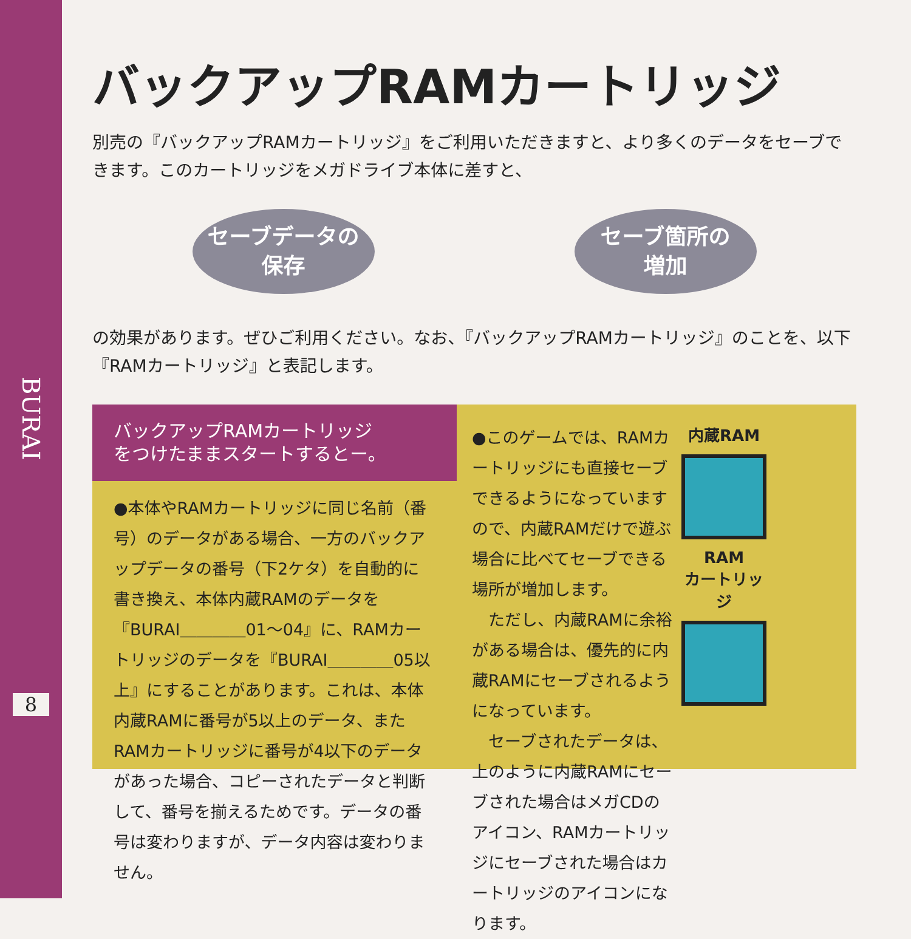BURAI
8
バックアップRAMカートリッジ
別売の『バックアップRAMカートリッジ』をご利用いただきますと、より多くのデータをセーブできます。このカートリッジをメガドライブ本体に差すと、
セーブデータの
保存
セーブ箇所の
増加
の効果があります。ぜひご利用ください。なお、『バックアップRAMカートリッジ』のことを、以下『RAMカートリッジ』と表記します。
バックアップRAMカートリッジ
をつけたままスタートするとー。
●本体やRAMカートリッジに同じ名前（番号）のデータがある場合、一方のバックアップデータの番号（下2ケタ）を自動的に書き換え、本体内蔵RAMのデータを『BURAI＿＿＿＿01〜04』に、RAMカートリッジのデータを『BURAI＿＿＿＿05以上』にすることがあります。これは、本体内蔵RAMに番号が5以上のデータ、またRAMカートリッジに番号が4以下のデータがあった場合、コピーされたデータと判断して、番号を揃えるためです。データの番号は変わりますが、データ内容は変わりません。
●このゲームでは、RAMカートリッジにも直接セーブできるようになっていますので、内蔵RAMだけで遊ぶ場合に比べてセーブできる場所が増加します。
　ただし、内蔵RAMに余裕がある場合は、優先的に内蔵RAMにセーブされるようになっています。
　セーブされたデータは、上のように内蔵RAMにセーブされた場合はメガCDのアイコン、RAMカートリッジにセーブされた場合はカートリッジのアイコンになります。
内蔵RAM
RAM
カートリッジ